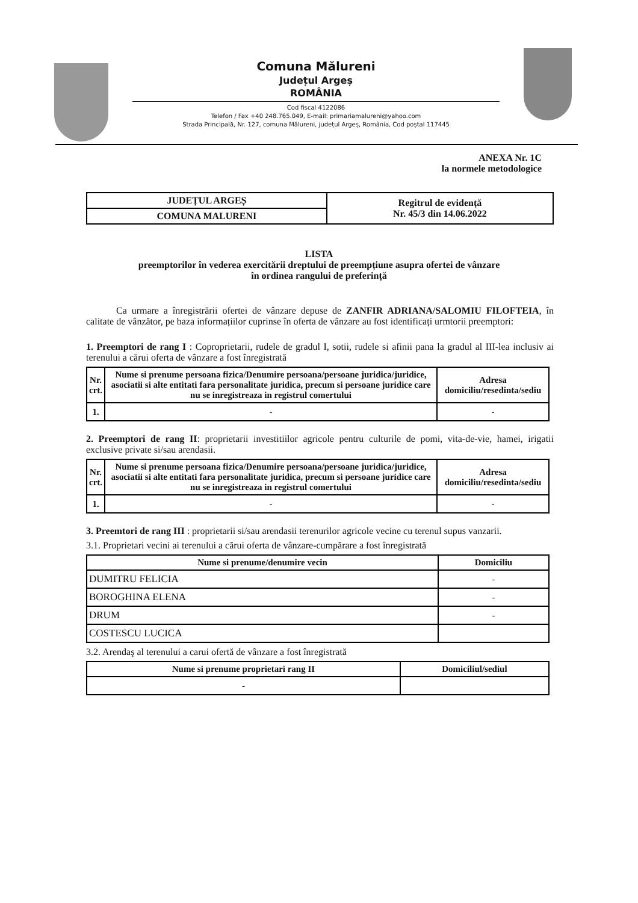Comuna Mălureni
Județul Argeș
ROMÂNIA
Cod fiscal 4122086
Telefon / Fax +40 248.765.049, E-mail: primariamalureni@yahoo.com
Strada Principală, Nr. 127, comuna Mălureni, județul Argeș, România, Cod poștal 117445
ANEXA Nr. 1C
la normele metodologice
| JUDEȚUL ARGEȘ | Regitrul de evidență Nr. 45/3 din 14.06.2022 |
| COMUNA MALURENI | |
LISTA
preemptorilor în vederea exercitării dreptului de preempțiune asupra ofertei de vânzare
în ordinea rangului de preferință
Ca urmare a înregistrării ofertei de vânzare depuse de ZANFIR ADRIANA/SALOMIU FILOFTEIA, în calitate de vânzător, pe baza informațiilor cuprinse în oferta de vânzare au fost identificați urmtorii preemptori:
1. Preemptori de rang I : Coproprietarii, rudele de gradul I, sotii, rudele si afinii pana la gradul al III-lea inclusiv ai terenului a cărui oferta de vânzare a fost înregistrată
| Nr. crt. | Nume si prenume persoana fizica/Denumire persoana/persoane juridica/juridice, asociatii si alte entitati fara personalitate juridica, precum si persoane juridice care nu se inregistreaza in registrul comertului | Adresa domiciliu/resedinta/sediu |
| --- | --- | --- |
| 1. | - | - |
2. Preemptori de rang II: proprietarii investitiilor agricole pentru culturile de pomi, vita-de-vie, hamei, irigatii exclusive private si/sau arendasii.
| Nr. crt. | Nume si prenume persoana fizica/Denumire persoana/persoane juridica/juridice, asociatii si alte entitati fara personalitate juridica, precum si persoane juridice care nu se inregistreaza in registrul comertului | Adresa domiciliu/resedinta/sediu |
| --- | --- | --- |
| 1. | - | - |
3. Preemtori de rang III : proprietarii si/sau arendasii terenurilor agricole vecine cu terenul supus vanzarii.
3.1. Proprietari vecini ai terenului a cărui oferta de vânzare-cumpărare a fost înregistrată
| Nume si prenume/denumire vecin | Domiciliu |
| --- | --- |
| DUMITRU FELICIA | - |
| BOROGHINA ELENA | - |
| DRUM | - |
| COSTESCU LUCICA | |
3.2. Arendaş al terenului a carui ofertă de vânzare a fost înregistrată
| Nume si prenume proprietari rang II | Domiciliul/sediul |
| --- | --- |
| - | |